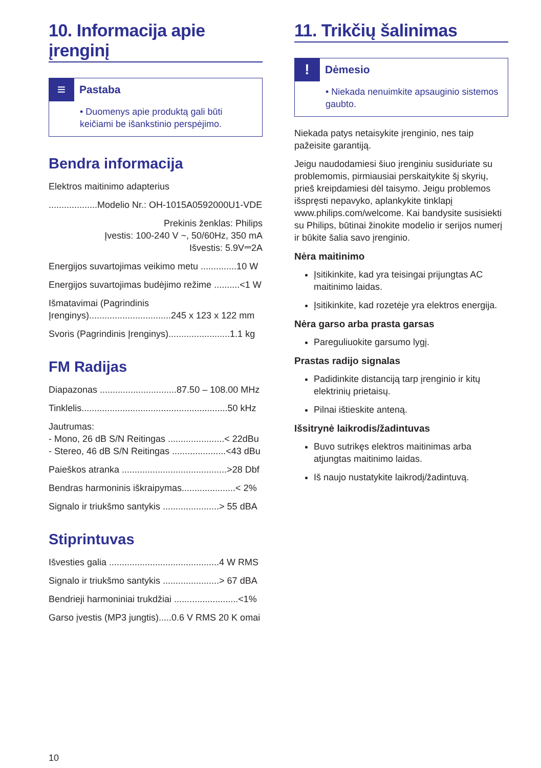10. Informacija apie įrenginį
≡
Pastaba
• Duomenys apie produktą gali būti keičiami be išankstinio perspėjimo.
Bendra informacija
Elektros maitinimo adapterius
...................Modelio Nr.: OH-1015A0592000U1-VDE
Prekinis ženklas: Philips
Įvestis: 100-240 V ~, 50/60Hz, 350 mA
Išvestis: 5.9V⎓2A
Energijos suvartojimas veikimo metu ..............10 W
Energijos suvartojimas budėjimo režime ..........<1 W
Išmatavimai (Pagrindinis Įrenginys)................................245 x 123 x 122 mm
Svoris (Pagrindinis Įrenginys)........................1.1 kg
FM Radijas
Diapazonas ..............................87.50 – 108.00 MHz
Tinklelis.........................................................50 kHz
Jautrumas:
- Mono, 26 dB S/N Reitingas ......................< 22dBu
- Stereo, 46 dB S/N Reitingas .....................<43 dBu
Paieškos atranka .........................................>28 Dbf
Bendras harmoninis iškraipymas.....................< 2%
Signalo ir triukšmo santykis ......................> 55 dBA
Stiprintuvas
Išvesties galia ...........................................4 W RMS
Signalo ir triukšmo santykis ......................> 67 dBA
Bendrieji harmoniniai trukdžiai .........................<1%
Garso įvestis (MP3 jungtis).....0.6 V RMS 20 K omai
11. Trikčių šalinimas
!
Dėmesio
• Niekada nenuimkite apsauginio sistemos gaubto.
Niekada patys netaisykite įrenginio, nes taip pažeisite garantiją.
Jeigu naudodamiesi šiuo įrenginiu susiduriate su problemomis, pirmiausiai perskaitykite šį skyrių, prieš kreipdamiesi dėl taisymo. Jeigu problemos išspręsti nepavyko, aplankykite tinklapį www.philips.com/welcome. Kai bandysite susisiekti su Philips, būtinai žinokite modelio ir serijos numerį ir būkite šalia savo įrenginio.
Nėra maitinimo
Įsitikinkite, kad yra teisingai prijungtas AC maitinimo laidas.
Įsitikinkite, kad rozetėje yra elektros energija.
Nėra garso arba prasta garsas
Pareguliuokite garsumo lygį.
Prastas radijo signalas
Padidinkite distanciją tarp įrenginio ir kitų elektrinių prietaisų.
Pilnai ištieskite anteną.
Išsitrynė laikrodis/žadintuvas
Buvo sutrikęs elektros maitinimas arba atjungtas maitinimo laidas.
Iš naujo nustatykite laikrodį/žadintuvą.
10